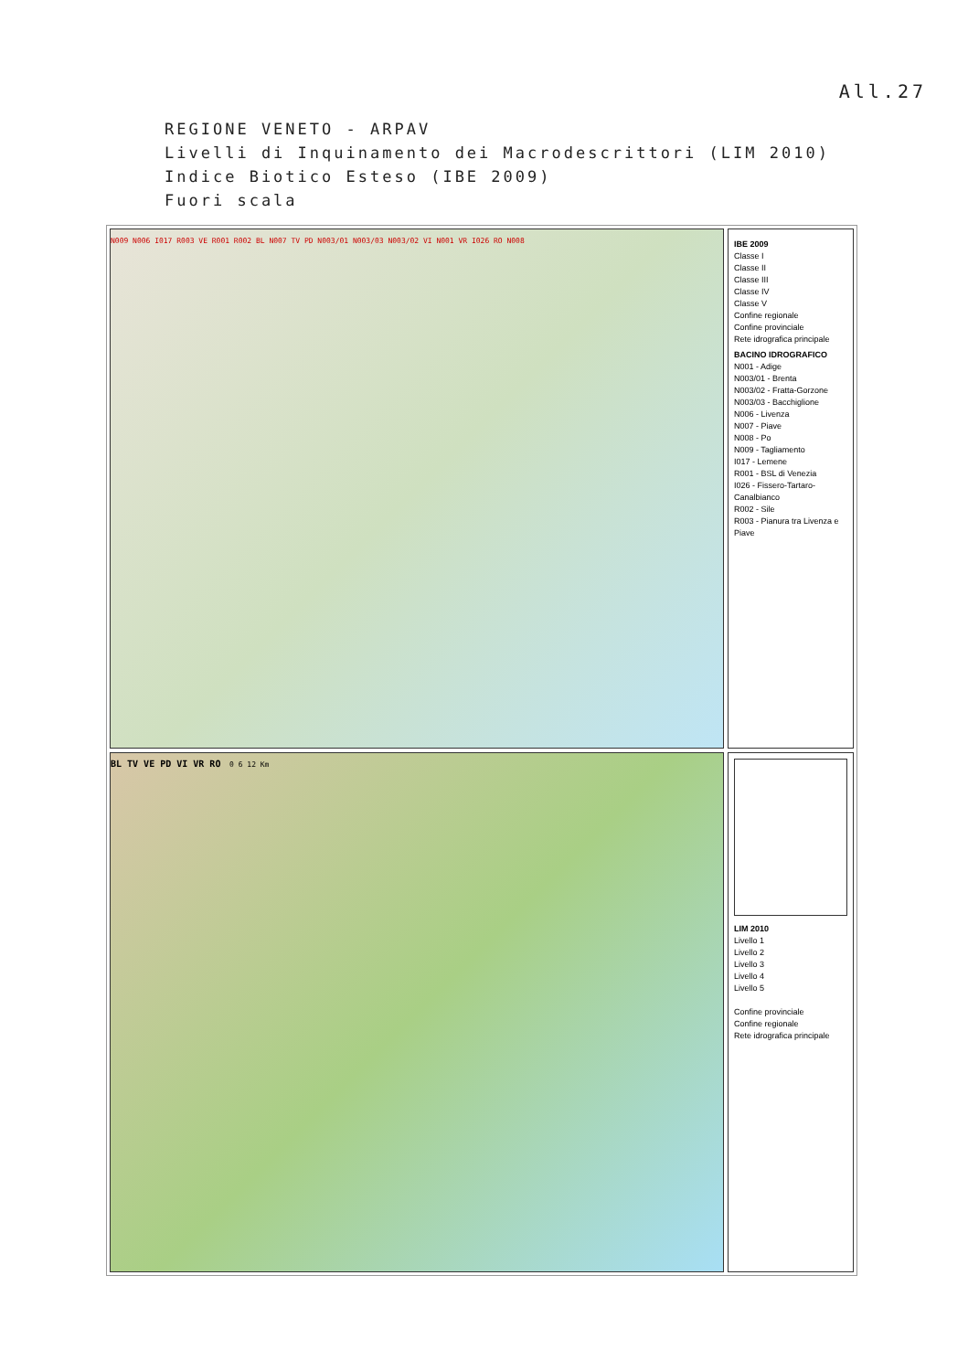All.27
REGIONE VENETO - ARPAV
Livelli di Inquinamento dei Macrodescrittori (LIM 2010)
Indice Biotico Esteso (IBE 2009)
Fuori scala
N009 N006 I017 R003 VE R001 R002 BL N007 TV PD N003/01 N003/03 N003/02 VI N001 VR I026 RO N008
IBE 2009
Classe I
Classe II
Classe III
Classe IV
Classe V
Confine regionale
Confine provinciale
Rete idrografica principale
BACINO IDROGRAFICO
N001 - Adige
N003/01 - Brenta
N003/02 - Fratta-Gorzone
N003/03 - Bacchiglione
N006 - Livenza
N007 - Piave
N008 - Po
N009 - Tagliamento
I017 - Lemene
R001 - BSL di Venezia
I026 - Fissero-Tartaro-Canalbianco
R002 - Sile
R003 - Pianura tra Livenza e Piave
BL TV VE PD VI VR RO 0 6 12 Km
LIM 2010
Livello 1
Livello 2
Livello 3
Livello 4
Livello 5
Confine provinciale
Confine regionale
Rete idrografica principale